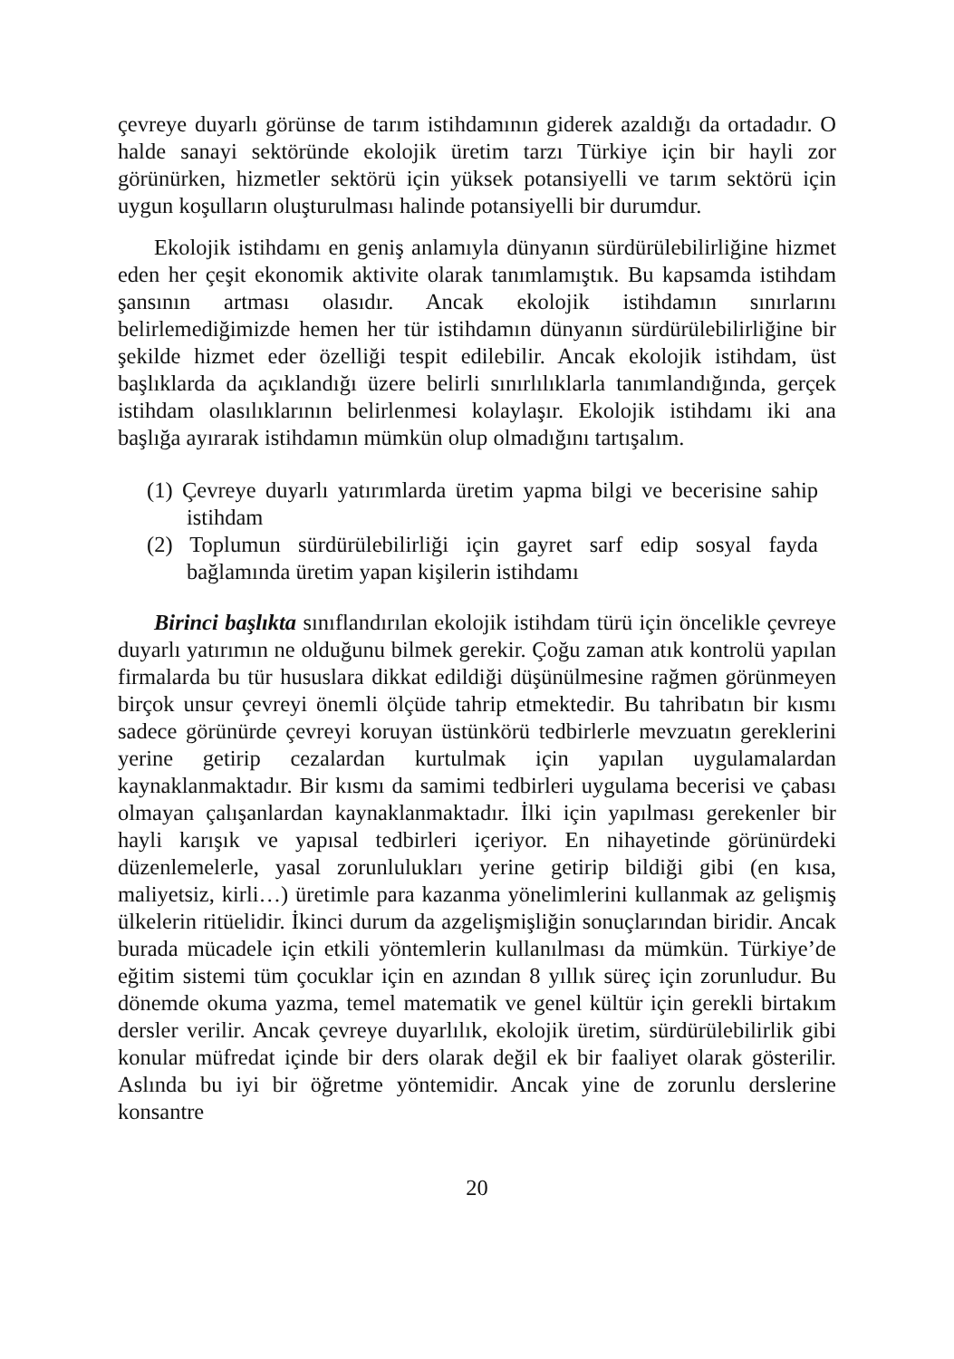çevreye duyarlı görünse de tarım istihdamının giderek azaldığı da ortadadır. O halde sanayi sektöründe ekolojik üretim tarzı Türkiye için bir hayli zor görünürken, hizmetler sektörü için yüksek potansiyelli ve tarım sektörü için uygun koşulların oluşturulması halinde potansiyelli bir durumdur.
Ekolojik istihdamı en geniş anlamıyla dünyanın sürdürülebilirliğine hizmet eden her çeşit ekonomik aktivite olarak tanımlamıştık. Bu kapsamda istihdam şansının artması olasıdır. Ancak ekolojik istihdamın sınırlarını belirlemediğimizde hemen her tür istihdamın dünyanın sürdürülebilirliğine bir şekilde hizmet eder özelliği tespit edilebilir. Ancak ekolojik istihdam, üst başlıklarda da açıklandığı üzere belirli sınırlılıklarla tanımlandığında, gerçek istihdam olasılıklarının belirlenmesi kolaylaşır. Ekolojik istihdamı iki ana başlığa ayırarak istihdamın mümkün olup olmadığını tartışalım.
(1) Çevreye duyarlı yatırımlarda üretim yapma bilgi ve becerisine sahip istihdam
(2) Toplumun sürdürülebilirliği için gayret sarf edip sosyal fayda bağlamında üretim yapan kişilerin istihdamı
Birinci başlıkta sınıflandırılan ekolojik istihdam türü için öncelikle çevreye duyarlı yatırımın ne olduğunu bilmek gerekir. Çoğu zaman atık kontrolü yapılan firmalarda bu tür hususlara dikkat edildiği düşünülmesine rağmen görünmeyen birçok unsur çevreyi önemli ölçüde tahrip etmektedir. Bu tahribatın bir kısmı sadece görünürde çevreyi koruyan üstünkörü tedbirlerle mevzuatın gereklerini yerine getirip cezalardan kurtulmak için yapılan uygulamalardan kaynaklanmaktadır. Bir kısmı da samimi tedbirleri uygulama becerisi ve çabası olmayan çalışanlardan kaynaklanmaktadır. İlki için yapılması gerekenler bir hayli karışık ve yapısal tedbirleri içeriyor. En nihayetinde görünürdeki düzenlemelerle, yasal zorunlulukları yerine getirip bildiği gibi (en kısa, maliyetsiz, kirli…) üretimle para kazanma yönelimlerini kullanmak az gelişmiş ülkelerin ritüelidir. İkinci durum da azgelişmişliğin sonuçlarından biridir. Ancak burada mücadele için etkili yöntemlerin kullanılması da mümkün. Türkiye’de eğitim sistemi tüm çocuklar için en azından 8 yıllık süreç için zorunludur. Bu dönemde okuma yazma, temel matematik ve genel kültür için gerekli birtakım dersler verilir. Ancak çevreye duyarlılık, ekolojik üretim, sürdürülebilirlik gibi konular müfredat içinde bir ders olarak değil ek bir faaliyet olarak gösterilir. Aslında bu iyi bir öğretme yöntemidir. Ancak yine de zorunlu derslerine konsantre
20